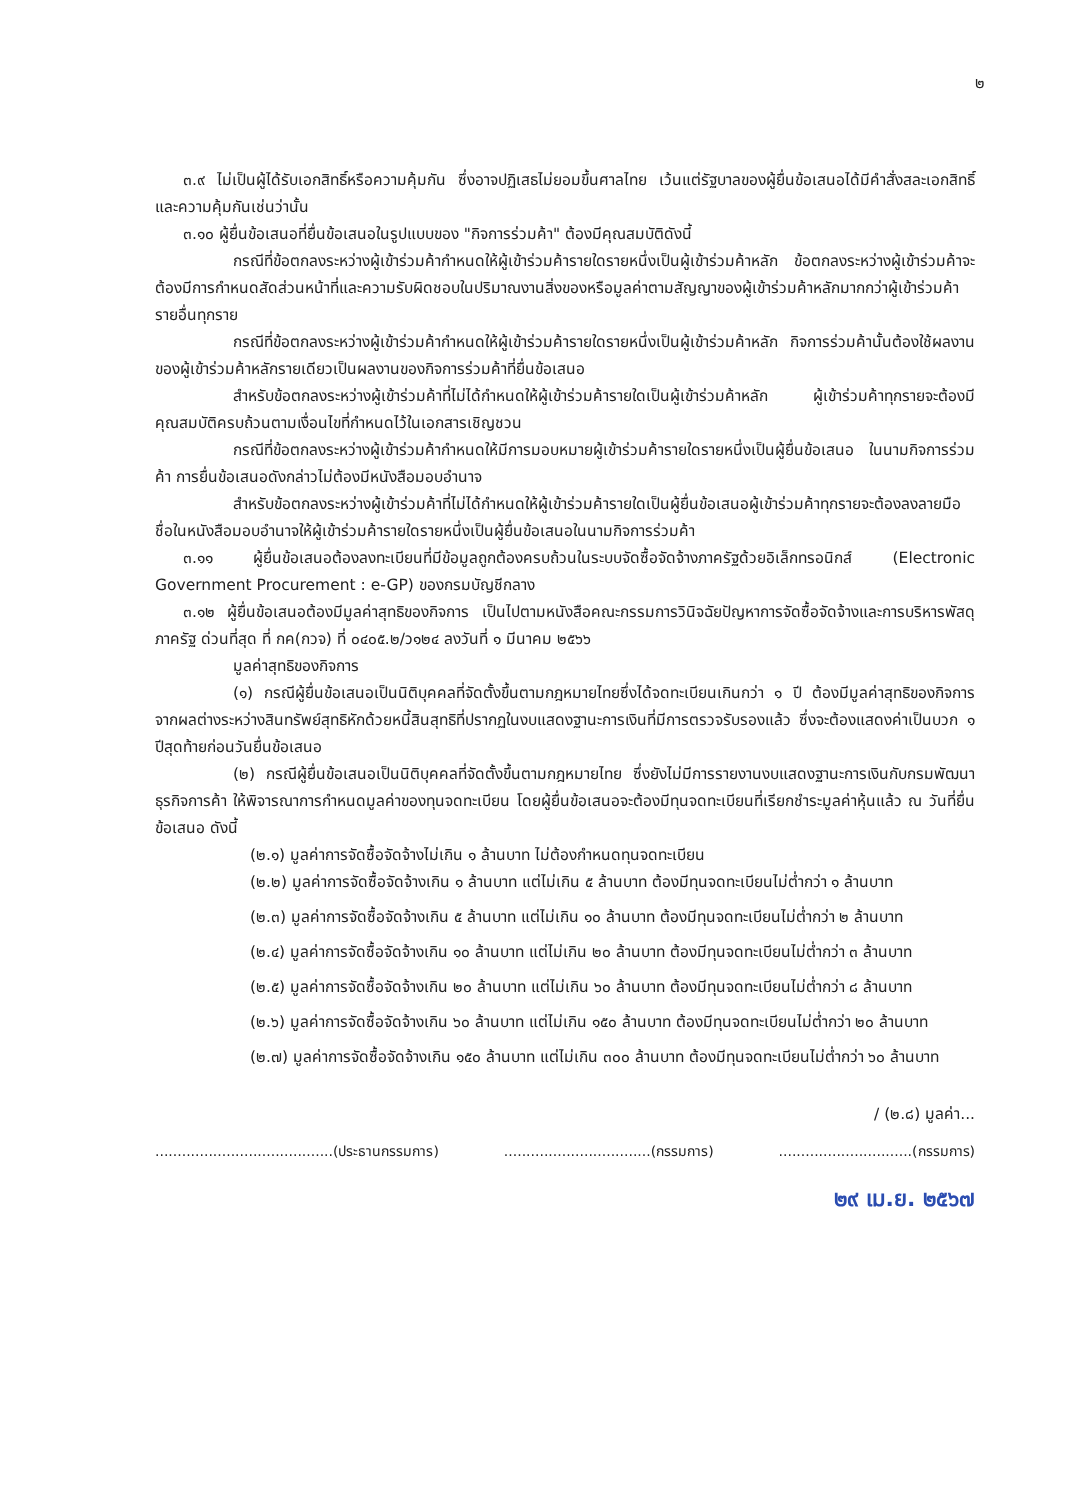๒
๓.๙ ไม่เป็นผู้ได้รับเอกสิทธิ์หรือความคุ้มกัน ซึ่งอาจปฏิเสธไม่ยอมขึ้นศาลไทย เว้นแต่รัฐบาลของผู้ยื่นข้อเสนอได้มีคำสั่งสละเอกสิทธิ์และความคุ้มกันเช่นว่านั้น
๓.๑๐ ผู้ยื่นข้อเสนอที่ยื่นข้อเสนอในรูปแบบของ "กิจการร่วมค้า" ต้องมีคุณสมบัติดังนี้
กรณีที่ข้อตกลงระหว่างผู้เข้าร่วมค้ากำหนดให้ผู้เข้าร่วมค้ารายใดรายหนึ่งเป็นผู้เข้าร่วมค้าหลัก ข้อตกลงระหว่างผู้เข้าร่วมค้าจะต้องมีการกำหนดสัดส่วนหน้าที่และความรับผิดชอบในปริมาณงานสิ่งของหรือมูลค่าตามสัญญาของผู้เข้าร่วมค้าหลักมากกว่าผู้เข้าร่วมค้ารายอื่นทุกราย
กรณีที่ข้อตกลงระหว่างผู้เข้าร่วมค้ากำหนดให้ผู้เข้าร่วมค้ารายใดรายหนึ่งเป็นผู้เข้าร่วมค้าหลัก กิจการร่วมค้านั้นต้องใช้ผลงานของผู้เข้าร่วมค้าหลักรายเดียวเป็นผลงานของกิจการร่วมค้าที่ยื่นข้อเสนอ
สำหรับข้อตกลงระหว่างผู้เข้าร่วมค้าที่ไม่ได้กำหนดให้ผู้เข้าร่วมค้ารายใดเป็นผู้เข้าร่วมค้าหลัก ผู้เข้าร่วมค้าทุกรายจะต้องมีคุณสมบัติครบถ้วนตามเงื่อนไขที่กำหนดไว้ในเอกสารเชิญชวน
กรณีที่ข้อตกลงระหว่างผู้เข้าร่วมค้ากำหนดให้มีการมอบหมายผู้เข้าร่วมค้ารายใดรายหนึ่งเป็นผู้ยื่นข้อเสนอ ในนามกิจการร่วมค้า การยื่นข้อเสนอดังกล่าวไม่ต้องมีหนังสือมอบอำนาจ
สำหรับข้อตกลงระหว่างผู้เข้าร่วมค้าที่ไม่ได้กำหนดให้ผู้เข้าร่วมค้ารายใดเป็นผู้ยื่นข้อเสนอผู้เข้าร่วมค้าทุกรายจะต้องลงลายมือชื่อในหนังสือมอบอำนาจให้ผู้เข้าร่วมค้ารายใดรายหนึ่งเป็นผู้ยื่นข้อเสนอในนามกิจการร่วมค้า
๓.๑๑ ผู้ยื่นข้อเสนอต้องลงทะเบียนที่มีข้อมูลถูกต้องครบถ้วนในระบบจัดซื้อจัดจ้างภาครัฐด้วยอิเล็กทรอนิกส์ (Electronic Government Procurement : e-GP) ของกรมบัญชีกลาง
๓.๑๒ ผู้ยื่นข้อเสนอต้องมีมูลค่าสุทธิของกิจการ เป็นไปตามหนังสือคณะกรรมการวินิจฉัยปัญหาการจัดซื้อจัดจ้างและการบริหารพัสดุภาครัฐ ด่วนที่สุด ที่ กค(กวจ) ที่ ๐๔๐๕.๒/ว๑๒๔ ลงวันที่ ๑ มีนาคม ๒๕๖๖
มูลค่าสุทธิของกิจการ
(๑) กรณีผู้ยื่นข้อเสนอเป็นนิติบุคคลที่จัดตั้งขึ้นตามกฎหมายไทยซึ่งได้จดทะเบียนเกินกว่า ๑ ปี ต้องมีมูลค่าสุทธิของกิจการ จากผลต่างระหว่างสินทรัพย์สุทธิหักด้วยหนี้สินสุทธิที่ปรากฏในงบแสดงฐานะการเงินที่มีการตรวจรับรองแล้ว ซึ่งจะต้องแสดงค่าเป็นบวก ๑ ปีสุดท้ายก่อนวันยื่นข้อเสนอ
(๒) กรณีผู้ยื่นข้อเสนอเป็นนิติบุคคลที่จัดตั้งขึ้นตามกฎหมายไทย ซึ่งยังไม่มีการรายงานงบแสดงฐานะการเงินกับกรมพัฒนาธุรกิจการค้า ให้พิจารณาการกำหนดมูลค่าของทุนจดทะเบียน โดยผู้ยื่นข้อเสนอจะต้องมีทุนจดทะเบียนที่เรียกชำระมูลค่าหุ้นแล้ว ณ วันที่ยื่นข้อเสนอ ดังนี้
(๒.๑) มูลค่าการจัดซื้อจัดจ้างไม่เกิน ๑ ล้านบาท ไม่ต้องกำหนดทุนจดทะเบียน
(๒.๒) มูลค่าการจัดซื้อจัดจ้างเกิน ๑ ล้านบาท แต่ไม่เกิน ๕ ล้านบาท ต้องมีทุนจดทะเบียนไม่ต่ำกว่า ๑ ล้านบาท
(๒.๓) มูลค่าการจัดซื้อจัดจ้างเกิน ๕ ล้านบาท แต่ไม่เกิน ๑๐ ล้านบาท ต้องมีทุนจดทะเบียนไม่ต่ำกว่า ๒ ล้านบาท
(๒.๔) มูลค่าการจัดซื้อจัดจ้างเกิน ๑๐ ล้านบาท แต่ไม่เกิน ๒๐ ล้านบาท ต้องมีทุนจดทะเบียนไม่ต่ำกว่า ๓ ล้านบาท
(๒.๕) มูลค่าการจัดซื้อจัดจ้างเกิน ๒๐ ล้านบาท แต่ไม่เกิน ๖๐ ล้านบาท ต้องมีทุนจดทะเบียนไม่ต่ำกว่า ๘ ล้านบาท
(๒.๖) มูลค่าการจัดซื้อจัดจ้างเกิน ๖๐ ล้านบาท แต่ไม่เกิน ๑๕๐ ล้านบาท ต้องมีทุนจดทะเบียนไม่ต่ำกว่า ๒๐ ล้านบาท
(๒.๗) มูลค่าการจัดซื้อจัดจ้างเกิน ๑๕๐ ล้านบาท แต่ไม่เกิน ๓๐๐ ล้านบาท ต้องมีทุนจดทะเบียนไม่ต่ำกว่า ๖๐ ล้านบาท
/ (๒.๘) มูลค่า...
........................................(ประธานกรรมการ)
.................................(กรรมการ)
..............................(กรรมการ)
๒๙ เม.ย. ๒๕๖๗